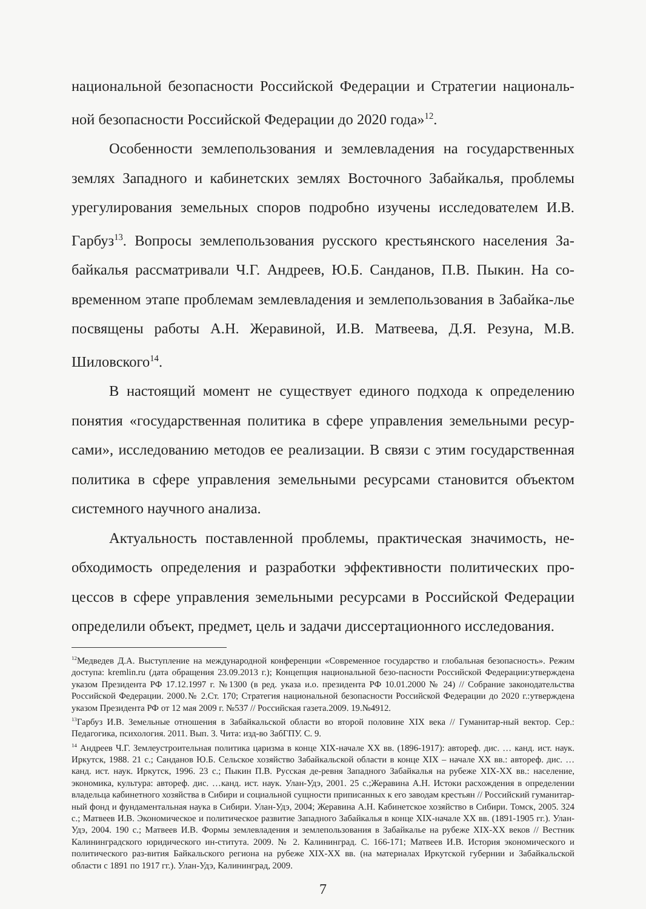национальной безопасности Российской Федерации и Стратегии националь-ной безопасности Российской Федерации до 2020 года»<sup>12</sup>.
Особенности землепользования и землевладения на государственных землях Западного и кабинетских землях Восточного Забайкалья, проблемы урегулирования земельных споров подробно изучены исследователем И.В. Гарбуз<sup>13</sup>. Вопросы землепользования русского крестьянского населения За-байкалья рассматривали Ч.Г. Андреев, Ю.Б. Санданов, П.В. Пыкин. На со-временном этапе проблемам землевладения и землепользования в Забайка-лье посвящены работы А.Н. Жеравиной, И.В. Матвеева, Д.Я. Резуна, М.В. Шиловского<sup>14</sup>.
В настоящий момент не существует единого подхода к определению понятия «государственная политика в сфере управления земельными ресур-сами», исследованию методов ее реализации. В связи с этим государственная политика в сфере управления земельными ресурсами становится объектом системного научного анализа.
Актуальность поставленной проблемы, практическая значимость, не-обходимость определения и разработки эффективности политических про-цессов в сфере управления земельными ресурсами в Российской Федерации определили объект, предмет, цель и задачи диссертационного исследования.
<sup>12</sup> Медведев Д.А. Выступление на международной конференции «Современное государство и глобальная безопасность». Режим доступа: kremlin.ru (дата обращения 23.09.2013 г.); Концепция национальной безо-пасности Российской Федерации:утверждена указом Президента РФ 17.12.1997 г. №1300 (в ред. указа и.о. президента РФ 10.01.2000 № 24) // Собрание законодательства Российской Федерации. 2000.№ 2.Ст. 170; Стратегия национальной безопасности Российской Федерации до 2020 г.:утверждена указом Президента РФ от 12 мая 2009 г. №537 // Российская газета.2009. 19.№4912.
<sup>13</sup> Гарбуз И.В. Земельные отношения в Забайкальской области во второй половине XIX века // Гуманитар-ный вектор. Сер.: Педагогика, психология. 2011. Вып. 3. Чита: изд-во ЗабГПУ. С. 9.
<sup>14</sup> Андреев Ч.Г. Землеустроительная политика царизма в конце XIX-начале XX вв. (1896-1917): автореф. дис. … канд. ист. наук. Иркутск, 1988. 21 с.; Санданов Ю.Б. Сельское хозяйство Забайкальской области в конце XIX – начале XX вв.: автореф. дис. … канд. ист. наук. Иркутск, 1996. 23 с.; Пыкин П.В. Русская де-ревня Западного Забайкалья на рубеже XIX-XX вв.: население, экономика, культура: автореф. дис. …канд. ист. наук. Улан-Удэ, 2001. 25 с.;Жеравина А.Н. Истоки расхождения в определении владельца кабинетного хозяйства в Сибири и социальной сущности приписанных к его заводам крестьян // Российский гуманитар-ный фонд и фундаментальная наука в Сибири. Улан-Удэ, 2004; Жеравина А.Н. Кабинетское хозяйство в Сибири. Томск, 2005. 324 с.; Матвеев И.В. Экономическое и политическое развитие Западного Забайкалья в конце XIX-начале XX вв. (1891-1905 гг.). Улан-Удэ, 2004. 190 с.; Матвеев И.В. Формы землевладения и землепользования в Забайкалье на рубеже XIX-XX веков // Вестник Калининградского юридического ин-ститута. 2009. № 2. Калининград. С. 166-171; Матвеев И.В. История экономического и политического раз-вития Байкальского региона на рубеже XIX-XX вв. (на материалах Иркутской губернии и Забайкальской области с 1891 по 1917 гг.). Улан-Удэ, Калининград, 2009.
7